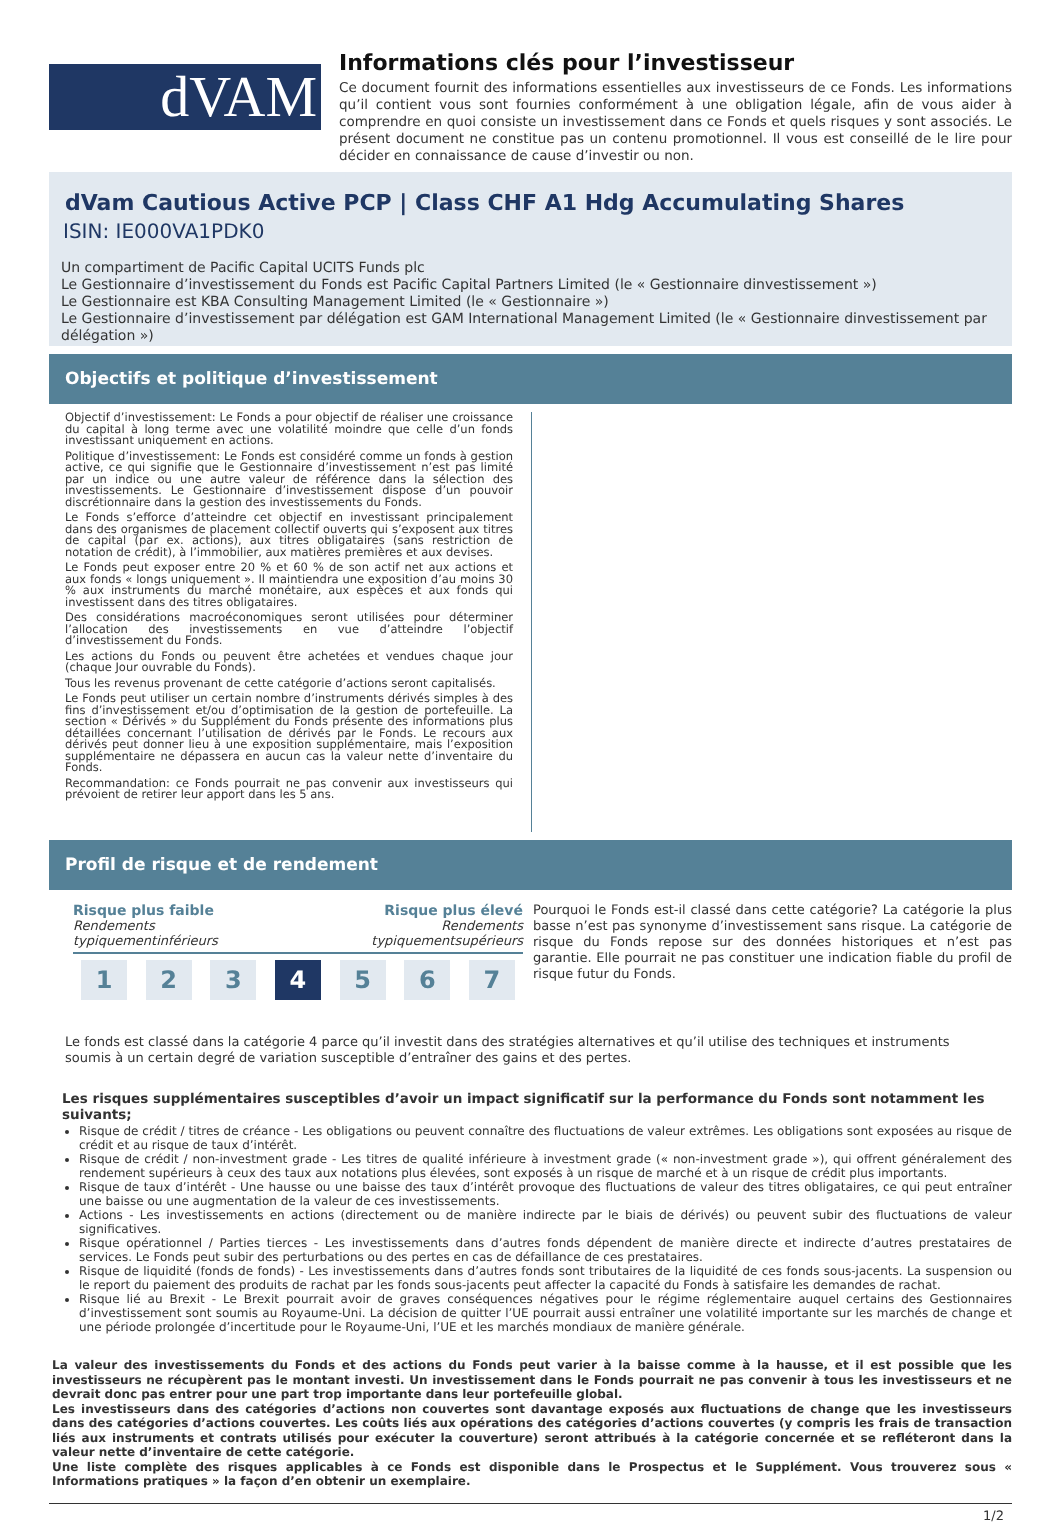dVAM
Informations clés pour l’investisseur
Ce document fournit des informations essentielles aux investisseurs de ce Fonds. Les informations qu’il contient vous sont fournies conformément à une obligation légale, afin de vous aider à comprendre en quoi consiste un investissement dans ce Fonds et quels risques y sont associés. Le présent document ne constitue pas un contenu promotionnel. Il vous est conseillé de le lire pour décider en connaissance de cause d’investir ou non.
dVam Cautious Active PCP | Class CHF A1 Hdg Accumulating Shares
ISIN: IE000VA1PDK0
Un compartiment de Pacific Capital UCITS Funds plc
Le Gestionnaire d’investissement du Fonds est Pacific Capital Partners Limited (le « Gestionnaire dinvestissement »)
Le Gestionnaire est KBA Consulting Management Limited (le « Gestionnaire »)
Le Gestionnaire d’investissement par délégation est GAM International Management Limited (le « Gestionnaire dinvestissement par délégation »)
Objectifs et politique d’investissement
Objectif d’investissement: Le Fonds a pour objectif de réaliser une croissance du capital à long terme avec une volatilité moindre que celle d’un fonds investissant uniquement en actions.
Politique d’investissement: Le Fonds est considéré comme un fonds à gestion active, ce qui signifie que le Gestionnaire d’investissement n’est pas limité par un indice ou une autre valeur de référence dans la sélection des investissements. Le Gestionnaire d’investissement dispose d’un pouvoir discrétionnaire dans la gestion des investissements du Fonds.
Le Fonds s’efforce d’atteindre cet objectif en investissant principalement dans des organismes de placement collectif ouverts qui s’exposent aux titres de capital (par ex. actions), aux titres obligataires (sans restriction de notation de crédit), à l’immobilier, aux matières premières et aux devises.
Le Fonds peut exposer entre 20 % et 60 % de son actif net aux actions et aux fonds « longs uniquement ». Il maintiendra une exposition d’au moins 30 % aux instruments du marché monétaire, aux espèces et aux fonds qui investissent dans des titres obligataires.
Des considérations macroéconomiques seront utilisées pour déterminer l’allocation des investissements en vue d’atteindre l’objectif d’investissement du Fonds.
Les actions du Fonds ou peuvent être achetées et vendues chaque jour (chaque Jour ouvrable du Fonds).
Tous les revenus provenant de cette catégorie d’actions seront capitalisés.
Le Fonds peut utiliser un certain nombre d’instruments dérivés simples à des fins d’investissement et/ou d’optimisation de la gestion de portefeuille. La section « Dérivés » du Supplément du Fonds présente des informations plus détaillées concernant l’utilisation de dérivés par le Fonds. Le recours aux dérivés peut donner lieu à une exposition supplémentaire, mais l’exposition supplémentaire ne dépassera en aucun cas la valeur nette d’inventaire du Fonds.
Recommandation: ce Fonds pourrait ne pas convenir aux investisseurs qui prévoient de retirer leur apport dans les 5 ans.
Profil de risque et de rendement
Risque plus faible
Rendements typiquementinférieurs
Risque plus élevé
Rendements typiquementsupérieurs
1 2 3 4 5 6 7
Pourquoi le Fonds est-il classé dans cette catégorie? La catégorie la plus basse n’est pas synonyme d’investissement sans risque. La catégorie de risque du Fonds repose sur des données historiques et n’est pas garantie. Elle pourrait ne pas constituer une indication fiable du profil de risque futur du Fonds.
Le fonds est classé dans la catégorie 4 parce qu’il investit dans des stratégies alternatives et qu’il utilise des techniques et instruments soumis à un certain degré de variation susceptible d’entraîner des gains et des pertes.
Les risques supplémentaires susceptibles d’avoir un impact significatif sur la performance du Fonds sont notamment les suivants;
Risque de crédit / titres de créance - Les obligations ou peuvent connaître des fluctuations de valeur extrêmes. Les obligations sont exposées au risque de crédit et au risque de taux d’intérêt.
Risque de crédit / non-investment grade - Les titres de qualité inférieure à investment grade (« non-investment grade »), qui offrent généralement des rendement supérieurs à ceux des taux aux notations plus élevées, sont exposés à un risque de marché et à un risque de crédit plus importants.
Risque de taux d’intérêt - Une hausse ou une baisse des taux d’intérêt provoque des fluctuations de valeur des titres obligataires, ce qui peut entraîner une baisse ou une augmentation de la valeur de ces investissements.
Actions - Les investissements en actions (directement ou de manière indirecte par le biais de dérivés) ou peuvent subir des fluctuations de valeur significatives.
Risque opérationnel / Parties tierces - Les investissements dans d’autres fonds dépendent de manière directe et indirecte d’autres prestataires de services. Le Fonds peut subir des perturbations ou des pertes en cas de défaillance de ces prestataires.
Risque de liquidité (fonds de fonds) - Les investissements dans d’autres fonds sont tributaires de la liquidité de ces fonds sous-jacents. La suspension ou le report du paiement des produits de rachat par les fonds sous-jacents peut affecter la capacité du Fonds à satisfaire les demandes de rachat.
Risque lié au Brexit - Le Brexit pourrait avoir de graves conséquences négatives pour le régime réglementaire auquel certains des Gestionnaires d’investissement sont soumis au Royaume-Uni. La décision de quitter l’UE pourrait aussi entraîner une volatilité importante sur les marchés de change et une période prolongée d’incertitude pour le Royaume-Uni, l’UE et les marchés mondiaux de manière générale.
La valeur des investissements du Fonds et des actions du Fonds peut varier à la baisse comme à la hausse, et il est possible que les investisseurs ne récupèrent pas le montant investi. Un investissement dans le Fonds pourrait ne pas convenir à tous les investisseurs et ne devrait donc pas entrer pour une part trop importante dans leur portefeuille global.
Les investisseurs dans des catégories d’actions non couvertes sont davantage exposés aux fluctuations de change que les investisseurs dans des catégories d’actions couvertes. Les coûts liés aux opérations des catégories d’actions couvertes (y compris les frais de transaction liés aux instruments et contrats utilisés pour exécuter la couverture) seront attribués à la catégorie concernée et se refléteront dans la valeur nette d’inventaire de cette catégorie.
Une liste complète des risques applicables à ce Fonds est disponible dans le Prospectus et le Supplément. Vous trouverez sous « Informations pratiques » la façon d’en obtenir un exemplaire.
1/2